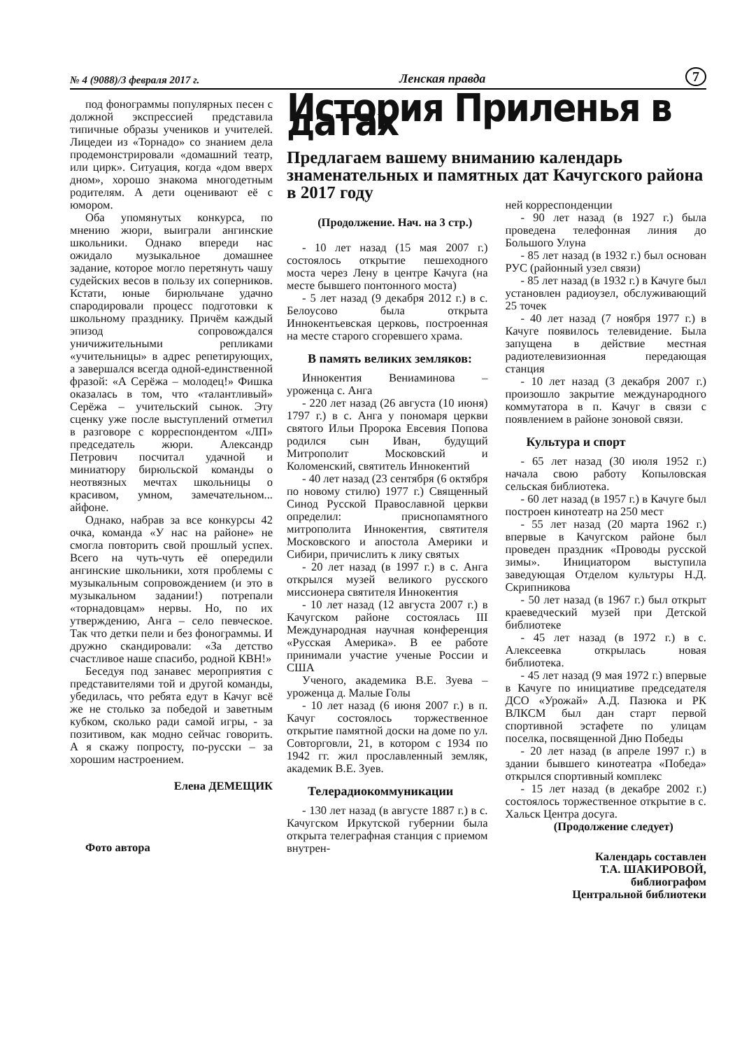№ 4 (9088)/3 февраля 2017 г. Ленская правда 7
под фонограммы популярных песен с должной экспрессией представила типичные образы учеников и учителей. Лицедеи из «Торнадо» со знанием дела продемонстрировали «домашний театр, или цирк». Ситуация, когда «дом вверх дном», хорошо знакома многодетным родителям. А дети оценивают её с юмором.
Оба упомянутых конкурса, по мнению жюри, выиграли ангинские школьники. Однако впереди нас ожидало музыкальное домашнее задание, которое могло перетянуть чашу судейских весов в пользу их соперников. Кстати, юные бирюльчане удачно спародировали процесс подготовки к школьному празднику. Причём каждый эпизод сопровождался уничижительными репликами «учительницы» в адрес репетирующих, а завершался всегда одной-единственной фразой: «А Серёжа – молодец!» Фишка оказалась в том, что «талантливый» Серёжа – учительский сынок. Эту сценку уже после выступлений отметил в разговоре с корреспондентом «ЛП» председатель жюри. Александр Петрович посчитал удачной и миниатюру бирюльской команды о неотвязных мечтах школьницы о красивом, умном, замечательном... айфоне.
Однако, набрав за все конкурсы 42 очка, команда «У нас на районе» не смогла повторить свой прошлый успех. Всего на чуть-чуть её опередили ангинские школьники, хотя проблемы с музыкальным сопровождением (и это в музыкальном задании!) потрепали «торнадовцам» нервы. Но, по их утверждению, Анга – село певческое. Так что детки пели и без фонограммы. И дружно скандировали: «За детство счастливое наше спасибо, родной КВН!»
Беседуя под занавес мероприятия с представителями той и другой команды, убедилась, что ребята едут в Качуг всё же не столько за победой и заветным кубком, сколько ради самой игры, - за позитивом, как модно сейчас говорить. А я скажу попросту, по-русски – за хорошим настроением.
Елена ДЕМЕЩИК
Фото автора
История Приленья в датах
Предлагаем вашему вниманию календарь знаменательных и памятных дат Качугского района в 2017 году
(Продолжение. Нач. на 3 стр.)
- 10 лет назад (15 мая 2007 г.) состоялось открытие пешеходного моста через Лену в центре Качуга (на месте бывшего понтонного моста)
- 5 лет назад (9 декабря 2012 г.) в с. Белоусово была открыта Иннокентьевская церковь, построенная на месте старого сгоревшего храма.
В память великих земляков:
Иннокентия Вениаминова – уроженца с. Анга
- 220 лет назад (26 августа (10 июня) 1797 г.) в с. Анга у пономаря церкви святого Ильи Пророка Евсевия Попова родился сын Иван, будущий Митрополит Московский и Коломенский, святитель Иннокентий
- 40 лет назад (23 сентября (6 октября по новому стилю) 1977 г.) Священный Синод Русской Православной церкви определил: приснопамятного митрополита Иннокентия, святителя Московского и апостола Америки и Сибири, причислить к лику святых
- 20 лет назад (в 1997 г.) в с. Анга открылся музей великого русского миссионера святителя Иннокентия
- 10 лет назад (12 августа 2007 г.) в Качугском районе состоялась III Международная научная конференция «Русская Америка». В ее работе принимали участие ученые России и США
Ученого, академика В.Е. Зуева – уроженца д. Малые Голы
- 10 лет назад (6 июня 2007 г.) в п. Качуг состоялось торжественное открытие памятной доски на доме по ул. Совторговли, 21, в котором с 1934 по 1942 гг. жил прославленный земляк, академик В.Е. Зуев.
Телерадиокоммуникации
- 130 лет назад (в августе 1887 г.) в с. Качугском Иркутской губернии была открыта телеграфная станция с приемом внутрен-
ней корреспонденции
- 90 лет назад (в 1927 г.) была проведена телефонная линия до Большого Улуна
- 85 лет назад (в 1932 г.) был основан РУС (районный узел связи)
- 85 лет назад (в 1932 г.) в Качуге был установлен радиоузел, обслуживающий 25 точек
- 40 лет назад (7 ноября 1977 г.) в Качуге появилось телевидение. Была запущена в действие местная радиотелевизионная передающая станция
- 10 лет назад (3 декабря 2007 г.) произошло закрытие международного коммутатора в п. Качуг в связи с появлением в районе зоновой связи.
Культура и спорт
- 65 лет назад (30 июля 1952 г.) начала свою работу Копыловская сельская библиотека.
- 60 лет назад (в 1957 г.) в Качуге был построен кинотеатр на 250 мест
- 55 лет назад (20 марта 1962 г.) впервые в Качугском районе был проведен праздник «Проводы русской зимы». Инициатором выступила заведующая Отделом культуры Н.Д. Скрипникова
- 50 лет назад (в 1967 г.) был открыт краеведческий музей при Детской библиотеке
- 45 лет назад (в 1972 г.) в с. Алексеевка открылась новая библиотека.
- 45 лет назад (9 мая 1972 г.) впервые в Качуге по инициативе председателя ДСО «Урожай» А.Д. Пазюка и РК ВЛКСМ был дан старт первой спортивной эстафете по улицам поселка, посвященной Дню Победы
- 20 лет назад (в апреле 1997 г.) в здании бывшего кинотеатра «Победа» открылся спортивный комплекс
- 15 лет назад (в декабре 2002 г.) состоялось торжественное открытие в с. Хальск Центра досуга.
(Продолжение следует)
Календарь составлен
Т.А. ШАКИРОВОЙ,
библиографом
Центральной библиотеки